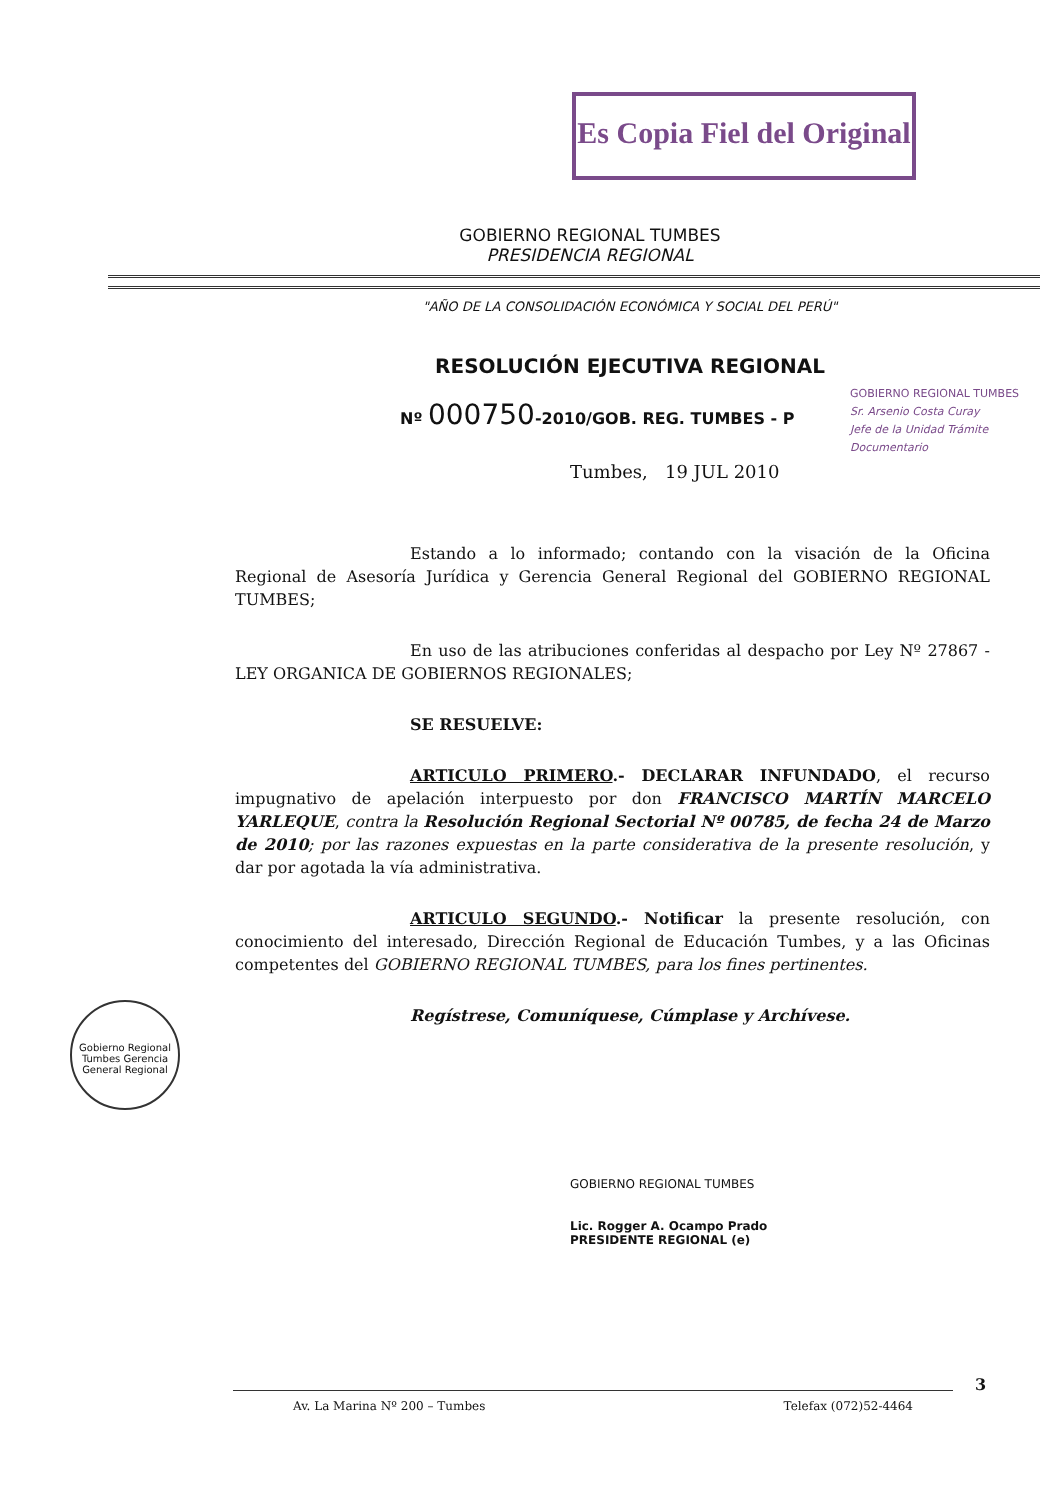Es Copia Fiel del Original
GOBIERNO REGIONAL TUMBES
PRESIDENCIA REGIONAL
"AÑO DE LA CONSOLIDACIÓN ECONÓMICA Y SOCIAL DEL PERÚ"
RESOLUCIÓN EJECUTIVA REGIONAL
Nº 000750-2010/GOB. REG. TUMBES - P
GOBIERNO REGIONAL TUMBES
Sr. Arsenio Costa Curay
Jefe de la Unidad Trámite Documentario
Tumbes, 19 JUL 2010
Estando a lo informado; contando con la visación de la Oficina Regional de Asesoría Jurídica y Gerencia General Regional del GOBIERNO REGIONAL TUMBES;
En uso de las atribuciones conferidas al despacho por Ley Nº 27867 - LEY ORGANICA DE GOBIERNOS REGIONALES;
SE RESUELVE:
ARTICULO PRIMERO.- DECLARAR INFUNDADO, el recurso impugnativo de apelación interpuesto por don FRANCISCO MARTÍN MARCELO YARLEQUE, contra la Resolución Regional Sectorial Nº 00785, de fecha 24 de Marzo de 2010; por las razones expuestas en la parte considerativa de la presente resolución, y dar por agotada la vía administrativa.
ARTICULO SEGUNDO.- Notificar la presente resolución, con conocimiento del interesado, Dirección Regional de Educación Tumbes, y a las Oficinas competentes del GOBIERNO REGIONAL TUMBES, para los fines pertinentes.
Regístrese, Comuníquese, Cúmplase y Archívese.
Gobierno Regional Tumbes Gerencia General Regional
GOBIERNO REGIONAL TUMBES
Lic. Rogger A. Ocampo Prado
PRESIDENTE REGIONAL (e)
3
Av. La Marina Nº 200 – Tumbes Telefax (072)52-4464